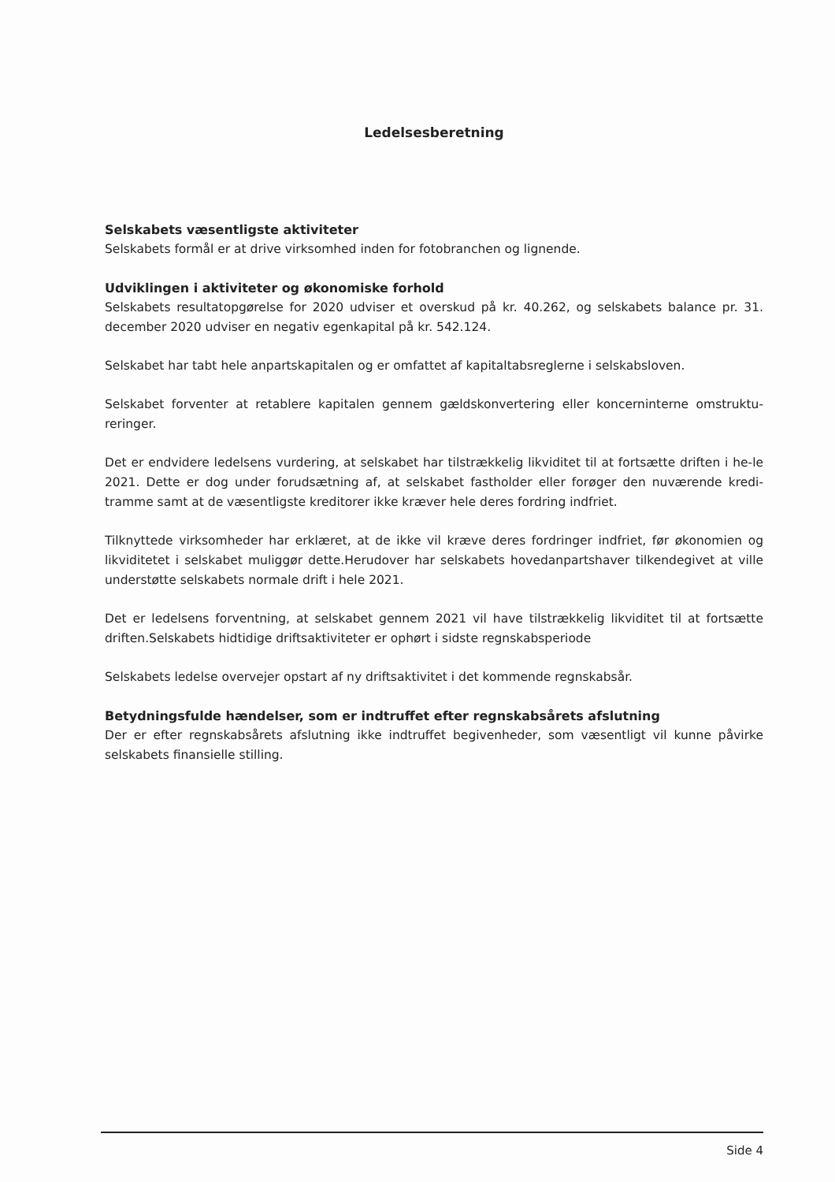Ledelsesberetning
Selskabets væsentligste aktiviteter
Selskabets formål er at drive virksomhed inden for fotobranchen og lignende.
Udviklingen i aktiviteter og økonomiske forhold
Selskabets resultatopgørelse for 2020 udviser et overskud på kr. 40.262, og selskabets balance pr. 31. december 2020 udviser en negativ egenkapital på kr. 542.124.
Selskabet har tabt hele anpartskapitalen og er omfattet af kapitaltabsreglerne i selskabsloven.
Selskabet forventer at retablere kapitalen gennem gældskonvertering eller koncerninterne omstruktu-reringer.
Det er endvidere ledelsens vurdering, at selskabet har tilstrækkelig likviditet til at fortsætte driften i he-le 2021. Dette er dog under forudsætning af, at selskabet fastholder eller forøger den nuværende kredi-tramme samt at de væsentligste kreditorer ikke kræver hele deres fordring indfriet.
Tilknyttede virksomheder har erklæret, at de ikke vil kræve deres fordringer indfriet, før økonomien og likviditetet i selskabet muliggør dette.Herudover har selskabets hovedanpartshaver tilkendegivet at ville understøtte selskabets normale drift i hele 2021.
Det er ledelsens forventning, at selskabet gennem 2021 vil have tilstrækkelig likviditet til at fortsætte driften.Selskabets hidtidige driftsaktiviteter er ophørt i sidste regnskabsperiode
Selskabets ledelse overvejer opstart af ny driftsaktivitet i det kommende regnskabsår.
Betydningsfulde hændelser, som er indtruffet efter regnskabsårets afslutning
Der er efter regnskabsårets afslutning ikke indtruffet begivenheder, som væsentligt vil kunne påvirke selskabets finansielle stilling.
Side 4